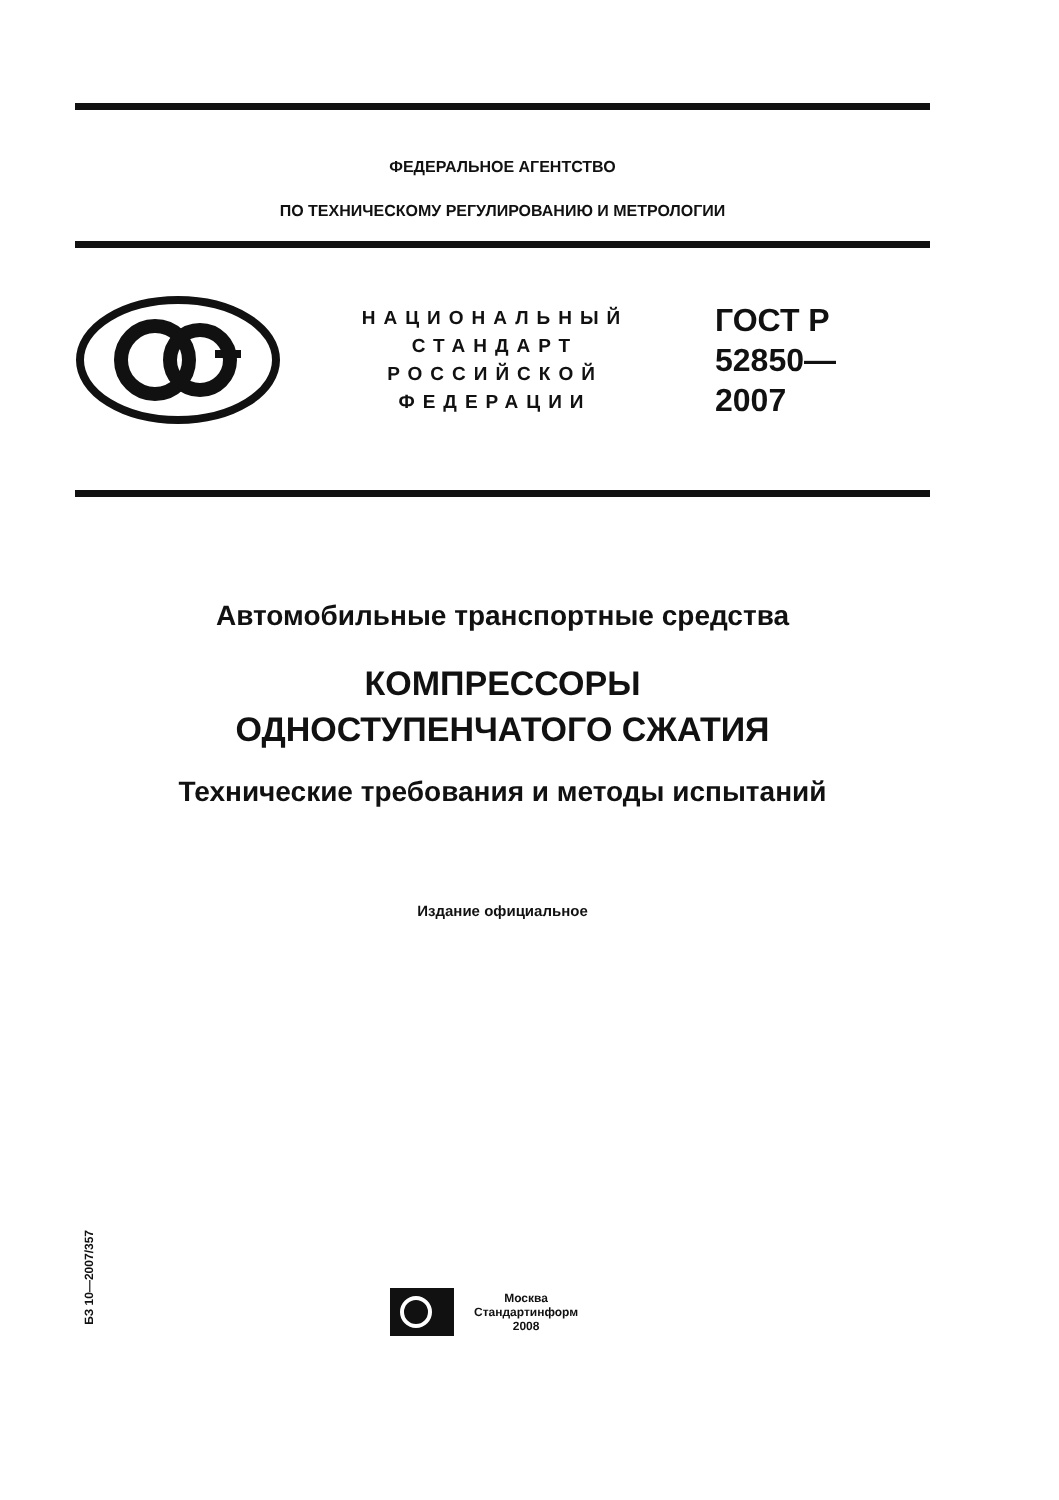ФЕДЕРАЛЬНОЕ АГЕНТСТВО
ПО ТЕХНИЧЕСКОМУ РЕГУЛИРОВАНИЮ И МЕТРОЛОГИИ
НАЦИОНАЛЬНЫЙ
СТАНДАРТ
РОССИЙСКОЙ
ФЕДЕРАЦИИ
ГОСТ Р
52850—
2007
Автомобильные транспортные средства
КОМПРЕССОРЫ
ОДНОСТУПЕНЧАТОГО СЖАТИЯ
Технические требования и методы испытаний
Издание официальное
БЗ 10—2007/357
Москва
Стандартинформ
2008